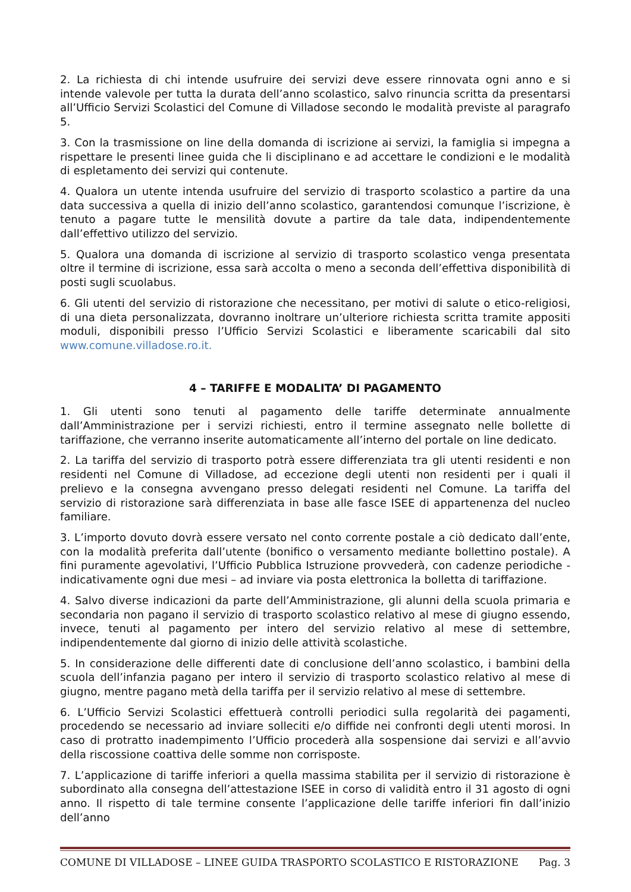2. La richiesta di chi intende usufruire dei servizi deve essere rinnovata ogni anno e si intende valevole per tutta la durata dell’anno scolastico, salvo rinuncia scritta da presentarsi all’Ufficio Servizi Scolastici del Comune di Villadose secondo le modalità previste al paragrafo 5.
3. Con la trasmissione on line della domanda di iscrizione ai servizi, la famiglia si impegna a rispettare le presenti linee guida che li disciplinano e ad accettare le condizioni e le modalità di espletamento dei servizi qui contenute.
4. Qualora un utente intenda usufruire del servizio di trasporto scolastico a partire da una data successiva a quella di inizio dell’anno scolastico, garantendosi comunque l’iscrizione, è tenuto a pagare tutte le mensilità dovute a partire da tale data, indipendentemente dall’effettivo utilizzo del servizio.
5. Qualora una domanda di iscrizione al servizio di trasporto scolastico venga presentata oltre il termine di iscrizione, essa sarà accolta o meno a seconda dell’effettiva disponibilità di posti sugli scuolabus.
6. Gli utenti del servizio di ristorazione che necessitano, per motivi di salute o etico-religiosi, di una dieta personalizzata, dovranno inoltrare un’ulteriore richiesta scritta tramite appositi moduli, disponibili presso l’Ufficio Servizi Scolastici e liberamente scaricabili dal sito www.comune.villadose.ro.it.
4 – TARIFFE E MODALITA’ DI PAGAMENTO
1. Gli utenti sono tenuti al pagamento delle tariffe determinate annualmente dall’Amministrazione per i servizi richiesti, entro il termine assegnato nelle bollette di tariffazione, che verranno inserite automaticamente all’interno del portale on line dedicato.
2. La tariffa del servizio di trasporto potrà essere differenziata tra gli utenti residenti e non residenti nel Comune di Villadose, ad eccezione degli utenti non residenti per i quali il prelievo e la consegna avvengano presso delegati residenti nel Comune. La tariffa del servizio di ristorazione sarà differenziata in base alle fasce ISEE di appartenenza del nucleo familiare.
3. L’importo dovuto dovrà essere versato nel conto corrente postale a ciò dedicato dall’ente, con la modalità preferita dall’utente (bonifico o versamento mediante bollettino postale). A fini puramente agevolativi, l’Ufficio Pubblica Istruzione provvederà, con cadenze periodiche - indicativamente ogni due mesi – ad inviare via posta elettronica la bolletta di tariffazione.
4. Salvo diverse indicazioni da parte dell’Amministrazione, gli alunni della scuola primaria e secondaria non pagano il servizio di trasporto scolastico relativo al mese di giugno essendo, invece, tenuti al pagamento per intero del servizio relativo al mese di settembre, indipendentemente dal giorno di inizio delle attività scolastiche.
5. In considerazione delle differenti date di conclusione dell’anno scolastico, i bambini della scuola dell’infanzia pagano per intero il servizio di trasporto scolastico relativo al mese di giugno, mentre pagano metà della tariffa per il servizio relativo al mese di settembre.
6. L’Ufficio Servizi Scolastici effettuerà controlli periodici sulla regolarità dei pagamenti, procedendo se necessario ad inviare solleciti e/o diffide nei confronti degli utenti morosi. In caso di protratto inadempimento l’Ufficio procederà alla sospensione dai servizi e all’avvio della riscossione coattiva delle somme non corrisposte.
7. L’applicazione di tariffe inferiori a quella massima stabilita per il servizio di ristorazione è subordinato alla consegna dell’attestazione ISEE in corso di validità entro il 31 agosto di ogni anno. Il rispetto di tale termine consente l’applicazione delle tariffe inferiori fin dall’inizio dell’anno
COMUNE DI VILLADOSE – LINEE GUIDA TRASPORTO SCOLASTICO E RISTORAZIONE Pag. 3